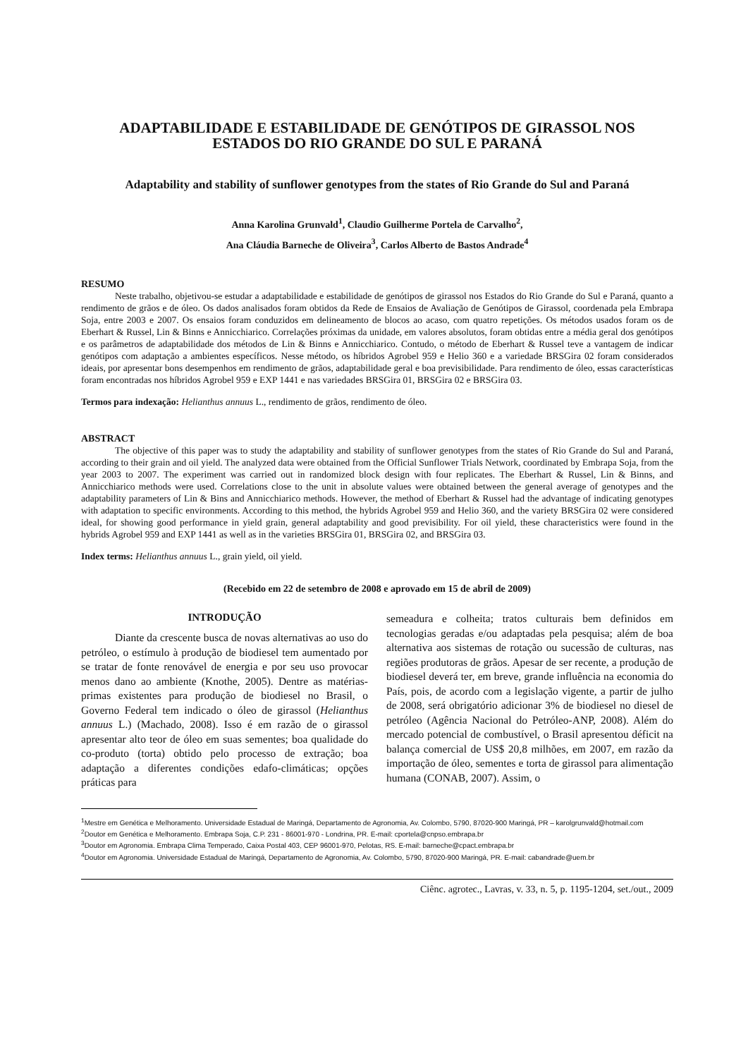ADAPTABILIDADE E ESTABILIDADE DE GENÓTIPOS DE GIRASSOL NOS
ESTADOS DO RIO GRANDE DO SUL E PARANÁ
Adaptability and stability of sunflower genotypes from the states of Rio Grande do Sul and Paraná
Anna Karolina Grunvald<sup>1</sup>, Claudio Guilherme Portela de Carvalho<sup>2</sup>,
Ana Cláudia Barneche de Oliveira<sup>3</sup>, Carlos Alberto de Bastos Andrade<sup>4</sup>
RESUMO
Neste trabalho, objetivou-se estudar a adaptabilidade e estabilidade de genótipos de girassol nos Estados do Rio Grande do Sul e Paraná, quanto a rendimento de grãos e de óleo. Os dados analisados foram obtidos da Rede de Ensaios de Avaliação de Genótipos de Girassol, coordenada pela Embrapa Soja, entre 2003 e 2007. Os ensaios foram conduzidos em delineamento de blocos ao acaso, com quatro repetições. Os métodos usados foram os de Eberhart & Russel, Lin & Binns e Annicchiarico. Correlações próximas da unidade, em valores absolutos, foram obtidas entre a média geral dos genótipos e os parâmetros de adaptabilidade dos métodos de Lin & Binns e Annicchiarico. Contudo, o método de Eberhart & Russel teve a vantagem de indicar genótipos com adaptação a ambientes específicos. Nesse método, os híbridos Agrobel 959 e Helio 360 e a variedade BRSGira 02 foram considerados ideais, por apresentar bons desempenhos em rendimento de grãos, adaptabilidade geral e boa previsibilidade. Para rendimento de óleo, essas características foram encontradas nos híbridos Agrobel 959 e EXP 1441 e nas variedades BRSGira 01, BRSGira 02 e BRSGira 03.
Termos para indexação: Helianthus annuus L., rendimento de grãos, rendimento de óleo.
ABSTRACT
The objective of this paper was to study the adaptability and stability of sunflower genotypes from the states of Rio Grande do Sul and Paraná, according to their grain and oil yield. The analyzed data were obtained from the Official Sunflower Trials Network, coordinated by Embrapa Soja, from the year 2003 to 2007. The experiment was carried out in randomized block design with four replicates. The Eberhart & Russel, Lin & Binns, and Annicchiarico methods were used. Correlations close to the unit in absolute values were obtained between the general average of genotypes and the adaptability parameters of Lin & Bins and Annicchiarico methods. However, the method of Eberhart & Russel had the advantage of indicating genotypes with adaptation to specific environments. According to this method, the hybrids Agrobel 959 and Helio 360, and the variety BRSGira 02 were considered ideal, for showing good performance in yield grain, general adaptability and good previsibility. For oil yield, these characteristics were found in the hybrids Agrobel 959 and EXP 1441 as well as in the varieties BRSGira 01, BRSGira 02, and BRSGira 03.
Index terms: Helianthus annuus L., grain yield, oil yield.
(Recebido em 22 de setembro de 2008 e aprovado em 15 de abril de 2009)
INTRODUÇÃO
Diante da crescente busca de novas alternativas ao uso do petróleo, o estímulo à produção de biodiesel tem aumentado por se tratar de fonte renovável de energia e por seu uso provocar menos dano ao ambiente (Knothe, 2005). Dentre as matérias-primas existentes para produção de biodiesel no Brasil, o Governo Federal tem indicado o óleo de girassol (Helianthus annuus L.) (Machado, 2008). Isso é em razão de o girassol apresentar alto teor de óleo em suas sementes; boa qualidade do co-produto (torta) obtido pelo processo de extração; boa adaptação a diferentes condições edafo-climáticas; opções práticas para
semeadura e colheita; tratos culturais bem definidos em tecnologias geradas e/ou adaptadas pela pesquisa; além de boa alternativa aos sistemas de rotação ou sucessão de culturas, nas regiões produtoras de grãos. Apesar de ser recente, a produção de biodiesel deverá ter, em breve, grande influência na economia do País, pois, de acordo com a legislação vigente, a partir de julho de 2008, será obrigatório adicionar 3% de biodiesel no diesel de petróleo (Agência Nacional do Petróleo-ANP, 2008). Além do mercado potencial de combustível, o Brasil apresentou déficit na balança comercial de US$ 20,8 milhões, em 2007, em razão da importação de óleo, sementes e torta de girassol para alimentação humana (CONAB, 2007). Assim, o
<sup>1</sup> Mestre em Genética e Melhoramento. Universidade Estadual de Maringá, Departamento de Agronomia, Av. Colombo, 5790, 87020-900 Maringá, PR – karolgrunvald@hotmail.com
<sup>2</sup> Doutor em Genética e Melhoramento. Embrapa Soja, C.P. 231 - 86001-970 - Londrina, PR. E-mail: cportela@cnpso.embrapa.br
<sup>3</sup> Doutor em Agronomia. Embrapa Clima Temperado, Caixa Postal 403, CEP 96001-970, Pelotas, RS. E-mail: barneche@cpact.embrapa.br
<sup>4</sup> Doutor em Agronomia. Universidade Estadual de Maringá, Departamento de Agronomia, Av. Colombo, 5790, 87020-900 Maringá, PR. E-mail: cabandrade@uem.br
Ciênc. agrotec., Lavras, v. 33, n. 5, p. 1195-1204, set./out., 2009